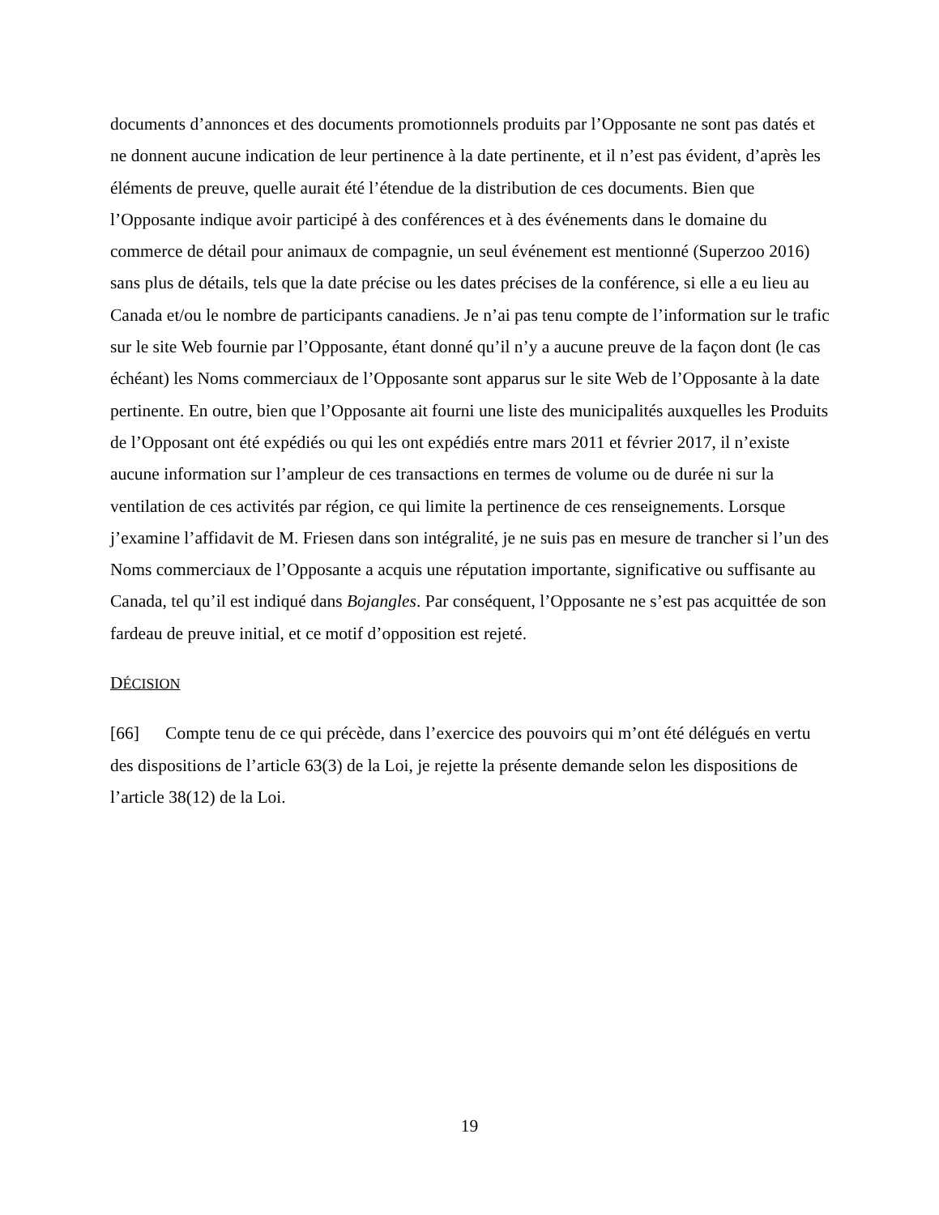documents d’annonces et des documents promotionnels produits par l’Opposante ne sont pas datés et ne donnent aucune indication de leur pertinence à la date pertinente, et il n’est pas évident, d’après les éléments de preuve, quelle aurait été l’étendue de la distribution de ces documents. Bien que l’Opposante indique avoir participé à des conférences et à des événements dans le domaine du commerce de détail pour animaux de compagnie, un seul événement est mentionné (Superzoo 2016) sans plus de détails, tels que la date précise ou les dates précises de la conférence, si elle a eu lieu au Canada et/ou le nombre de participants canadiens. Je n’ai pas tenu compte de l’information sur le trafic sur le site Web fournie par l’Opposante, étant donné qu’il n’y a aucune preuve de la façon dont (le cas échéant) les Noms commerciaux de l’Opposante sont apparus sur le site Web de l’Opposante à la date pertinente. En outre, bien que l’Opposante ait fourni une liste des municipalités auxquelles les Produits de l’Opposant ont été expédiés ou qui les ont expédiés entre mars 2011 et février 2017, il n’existe aucune information sur l’ampleur de ces transactions en termes de volume ou de durée ni sur la ventilation de ces activités par région, ce qui limite la pertinence de ces renseignements. Lorsque j’examine l’affidavit de M. Friesen dans son intégralité, je ne suis pas en mesure de trancher si l’un des Noms commerciaux de l’Opposante a acquis une réputation importante, significative ou suffisante au Canada, tel qu’il est indiqué dans Bojangles. Par conséquent, l’Opposante ne s’est pas acquittée de son fardeau de preuve initial, et ce motif d’opposition est rejeté.
DÉCISION
[66] Compte tenu de ce qui précède, dans l’exercice des pouvoirs qui m’ont été délégués en vertu des dispositions de l’article 63(3) de la Loi, je rejette la présente demande selon les dispositions de l’article 38(12) de la Loi.
19